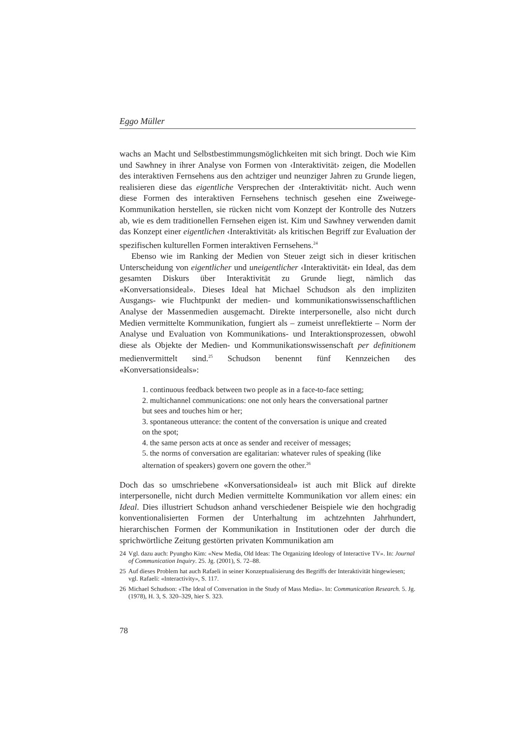Eggo Müller
wachs an Macht und Selbstbestimmungsmöglichkeiten mit sich bringt. Doch wie Kim und Sawhney in ihrer Analyse von Formen von ‹Interaktivität› zeigen, die Modellen des interaktiven Fernsehens aus den achtziger und neunziger Jahren zu Grunde liegen, realisieren diese das eigentliche Versprechen der ‹Interaktivität› nicht. Auch wenn diese Formen des interaktiven Fernsehens technisch gesehen eine Zweiwege-Kommunikation herstellen, sie rücken nicht vom Konzept der Kontrolle des Nutzers ab, wie es dem traditionellen Fernsehen eigen ist. Kim und Sawhney verwenden damit das Konzept einer eigentlichen ‹Interaktivität› als kritischen Begriff zur Evaluation der spezifischen kulturellen Formen interaktiven Fernsehens.<sup>24</sup>
Ebenso wie im Ranking der Medien von Steuer zeigt sich in dieser kritischen Unterscheidung von eigentlicher und uneigentlicher ‹Interaktivität› ein Ideal, das dem gesamten Diskurs über Interaktivität zu Grunde liegt, nämlich das «Konversationsideal». Dieses Ideal hat Michael Schudson als den impliziten Ausgangs- wie Fluchtpunkt der medien- und kommunikationswissenschaftlichen Analyse der Massenmedien ausgemacht. Direkte interpersonelle, also nicht durch Medien vermittelte Kommunikation, fungiert als – zumeist unreflektierte – Norm der Analyse und Evaluation von Kommunikations- und Interaktionsprozessen, obwohl diese als Objekte der Medien- und Kommunikationswissenschaft per definitionem medienvermittelt sind.<sup>25</sup> Schudson benennt fünf Kennzeichen des «Konversationsideals»:
1. continuous feedback between two people as in a face-to-face setting;
2. multichannel communications: one not only hears the conversational partner but sees and touches him or her;
3. spontaneous utterance: the content of the conversation is unique and created on the spot;
4. the same person acts at once as sender and receiver of messages;
5. the norms of conversation are egalitarian: whatever rules of speaking (like alternation of speakers) govern one govern the other.<sup>26</sup>
Doch das so umschriebene «Konversationsideal» ist auch mit Blick auf direkte interpersonelle, nicht durch Medien vermittelte Kommunikation vor allem eines: ein Ideal. Dies illustriert Schudson anhand verschiedener Beispiele wie den hochgradig konventionalisierten Formen der Unterhaltung im achtzehnten Jahrhundert, hierarchischen Formen der Kommunikation in Institutionen oder der durch die sprichwörtliche Zeitung gestörten privaten Kommunikation am
24 Vgl. dazu auch: Pyungho Kim: «New Media, Old Ideas: The Organizing Ideology of Interactive TV». In: Journal of Communication Inquiry. 25. Jg. (2001), S. 72–88.
25 Auf dieses Problem hat auch Rafaeli in seiner Konzeptualisierung des Begriffs der Interaktivität hingewiesen; vgl. Rafaeli: «Interactivity», S. 117.
26 Michael Schudson: «The Ideal of Conversation in the Study of Mass Media». In: Communication Research. 5. Jg. (1978), H. 3, S. 320–329, hier S. 323.
78